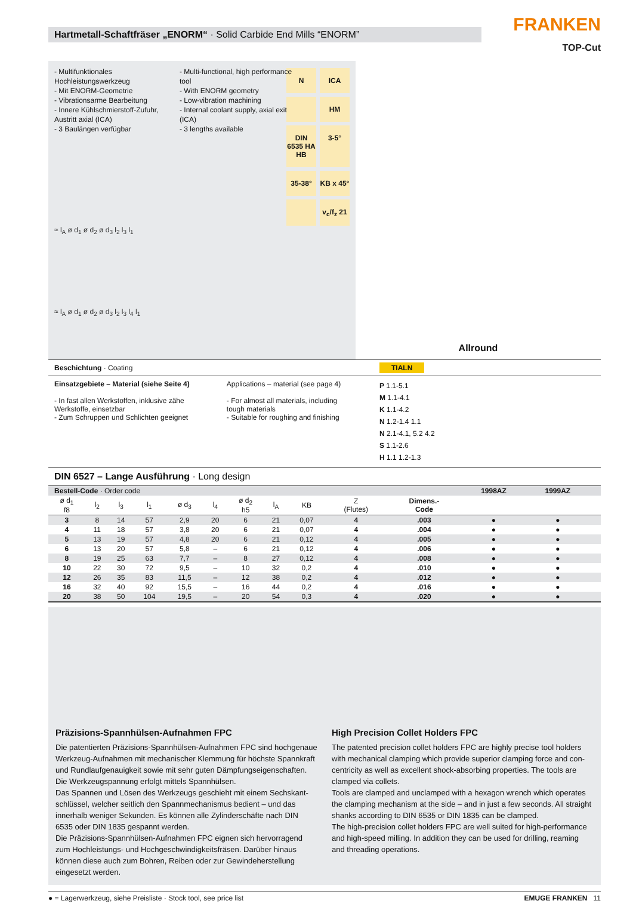Hartmetall-Schaftfräser „ENORM“ · Solid Carbide End Mills “ENORM”
FRANKEN
TOP-Cut
- Multifunktionales Hochleistungswerkzeug
- Mit ENORM-Geometrie
- Vibrationsarme Bearbeitung
- Innere Kühlschmierstoff-Zufuhr, Austritt axial (ICA)
- 3 Baulängen verfügbar
- Multi-functional, high performance tool
- With ENORM geometry
- Low-vibration machining
- Internal coolant supply, axial exit (ICA)
- 3 lengths available
N ICA HM DIN 6535 HA HB 3-5° 35-38° KB x 45° v<sub>c</sub>/f<sub>z</sub> 21
≈ l<sub>A</sub> ø d<sub>1</sub> ø d<sub>2</sub> ø d<sub>3</sub> l<sub>2</sub> l<sub>3</sub> l<sub>1</sub>
≈ l<sub>A</sub> ø d<sub>1</sub> ø d<sub>2</sub> ø d<sub>3</sub> l<sub>2</sub> l<sub>3</sub> l<sub>4</sub> l<sub>1</sub>
Allround
Beschichtung · Coating TIALN
Einsatzgebiete – Material (siehe Seite 4)
- In fast allen Werkstoffen, inklusive zähe Werkstoffe, einsetzbar
- Zum Schruppen und Schlichten geeignet
Applications – material (see page 4)
- For almost all materials, including tough materials
- Suitable for roughing and finishing
P 1.1-5.1
M 1.1-4.1
K 1.1-4.2
N 1.2-1.4 1.1
N 2.1-4.1, 5.2 4.2
S 1.1-2.6
H 1.1 1.2-1.3
DIN 6527 – Lange Ausführung · Long design
| Bestell-Code · Order code | | | | | | | | | | | 1998AZ | 1999AZ | | |
| ø d<sub>1</sub> f8 | l<sub>2</sub> | l<sub>3</sub> | l<sub>1</sub> | ø d<sub>3</sub> | l<sub>4</sub> | ø d<sub>2</sub> h5 | l<sub>A</sub> | KB | Z (Flutes) | Dimens.- Code | | | | |
| 3 | 8 | 14 | 57 | 2,9 | 20 | 6 | 21 | 0,07 | 4 | .003 | ● | ● | | |
| 4 | 11 | 18 | 57 | 3,8 | 20 | 6 | 21 | 0,07 | 4 | .004 | ● | ● | | |
| 5 | 13 | 19 | 57 | 4,8 | 20 | 6 | 21 | 0,12 | 4 | .005 | ● | ● | | |
| 6 | 13 | 20 | 57 | 5,8 | – | 6 | 21 | 0,12 | 4 | .006 | ● | ● | | |
| 8 | 19 | 25 | 63 | 7,7 | – | 8 | 27 | 0,12 | 4 | .008 | ● | ● | | |
| 10 | 22 | 30 | 72 | 9,5 | – | 10 | 32 | 0,2 | 4 | .010 | ● | ● | | |
| 12 | 26 | 35 | 83 | 11,5 | – | 12 | 38 | 0,2 | 4 | .012 | ● | ● | | |
| 16 | 32 | 40 | 92 | 15,5 | – | 16 | 44 | 0,2 | 4 | .016 | ● | ● | | |
| 20 | 38 | 50 | 104 | 19,5 | – | 20 | 54 | 0,3 | 4 | .020 | ● | ● | | |
Präzisions-Spannhülsen-Aufnahmen FPC
Die patentierten Präzisions-Spannhülsen-Aufnahmen FPC sind hochgenaue Werkzeug-Aufnahmen mit mechanischer Klemmung für höchste Spannkraft und Rundlaufgenauigkeit sowie mit sehr guten Dämpfungseigenschaften. Die Werkzeugspannung erfolgt mittels Spannhülsen.
Das Spannen und Lösen des Werkzeugs geschieht mit einem Sechskant-schlüssel, welcher seitlich den Spannmechanismus bedient – und das innerhalb weniger Sekunden. Es können alle Zylinderschäfte nach DIN 6535 oder DIN 1835 gespannt werden.
Die Präzisions-Spannhülsen-Aufnahmen FPC eignen sich hervorragend zum Hochleistungs- und Hochgeschwindigkeitsfräsen. Darüber hinaus können diese auch zum Bohren, Reiben oder zur Gewindeherstellung eingesetzt werden.
High Precision Collet Holders FPC
The patented precision collet holders FPC are highly precise tool holders with mechanical clamping which provide superior clamping force and con-centricity as well as excellent shock-absorbing properties. The tools are clamped via collets.
Tools are clamped and unclamped with a hexagon wrench which operates the clamping mechanism at the side – and in just a few seconds. All straight shanks according to DIN 6535 or DIN 1835 can be clamped.
The high-precision collet holders FPC are well suited for high-performance and high-speed milling. In addition they can be used for drilling, reaming and threading operations.
● = Lagerwerkzeug, siehe Preisliste · Stock tool, see price list EMUGE FRANKEN 11